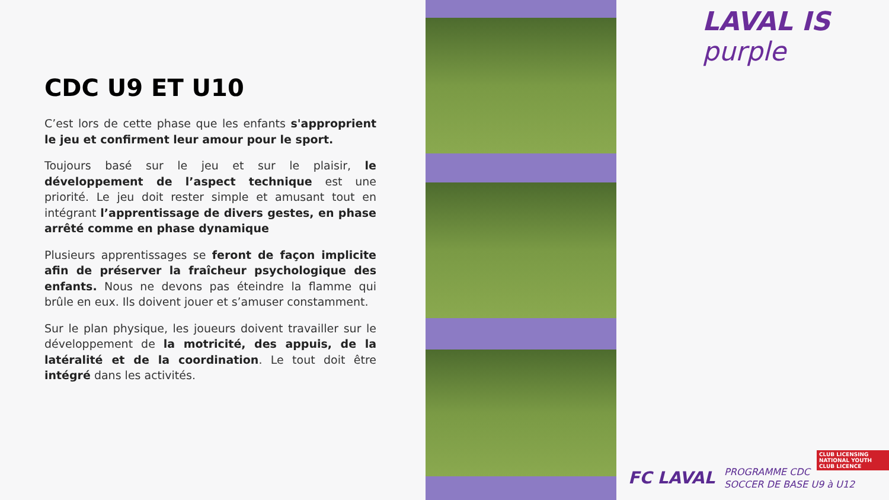CDC U9 ET U10
C’est lors de cette phase que les enfants s'approprient le jeu et confirment leur amour pour le sport.
Toujours basé sur le jeu et sur le plaisir, le développement de l’aspect technique est une priorité. Le jeu doit rester simple et amusant tout en intégrant l’apprentissage de divers gestes, en phase arrêté comme en phase dynamique
Plusieurs apprentissages se feront de façon implicite afin de préserver la fraîcheur psychologique des enfants. Nous ne devons pas éteindre la flamme qui brûle en eux. Ils doivent jouer et s’amuser constamment.
Sur le plan physique, les joueurs doivent travailler sur le développement de la motricité, des appuis, de la latéralité et de la coordination. Le tout doit être intégré dans les activités.
LAVAL IS purple
CLUB LICENSING
NATIONAL YOUTH CLUB LICENCE
FC LAVAL
PROGRAMME CDC
SOCCER DE BASE U9 à U12